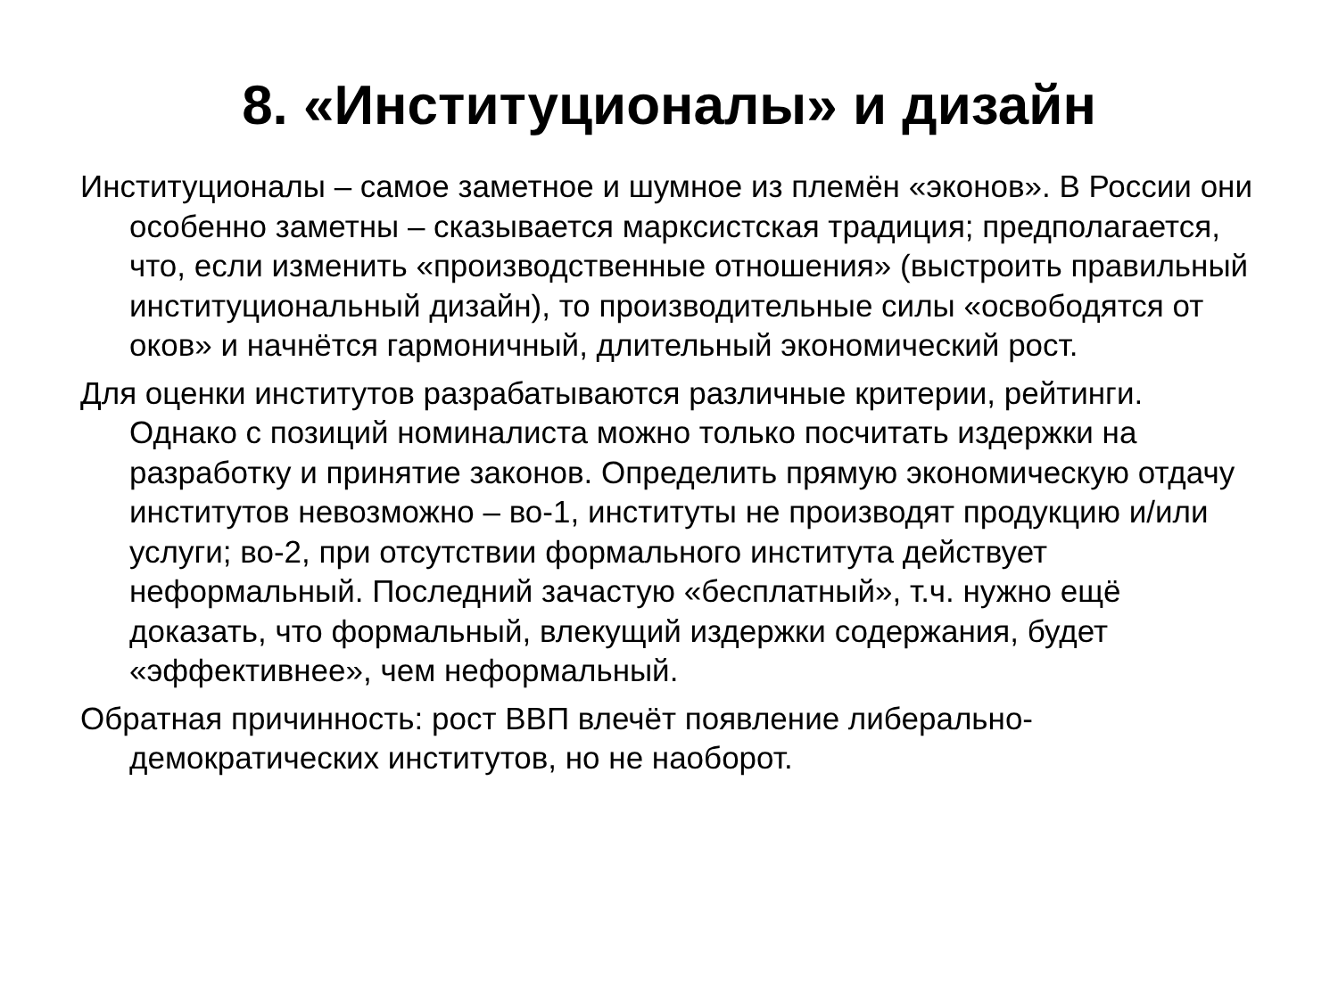8. «Институционалы» и дизайн
Институционалы – самое заметное и шумное из племён «эконов». В России они особенно заметны – сказывается марксистская традиция; предполагается, что, если изменить «производственные отношения» (выстроить правильный институциональный дизайн), то производительные силы «освободятся от оков» и начнётся гармоничный, длительный экономический рост.
Для оценки институтов разрабатываются различные критерии, рейтинги. Однако с позиций номиналиста можно только посчитать издержки на разработку и принятие законов. Определить прямую экономическую отдачу институтов невозможно – во-1, институты не производят продукцию и/или услуги; во-2, при отсутствии формального института действует неформальный. Последний зачастую «бесплатный», т.ч. нужно ещё доказать, что формальный, влекущий издержки содержания, будет «эффективнее», чем неформальный.
Обратная причинность: рост ВВП влечёт появление либерально-демократических институтов, но не наоборот.